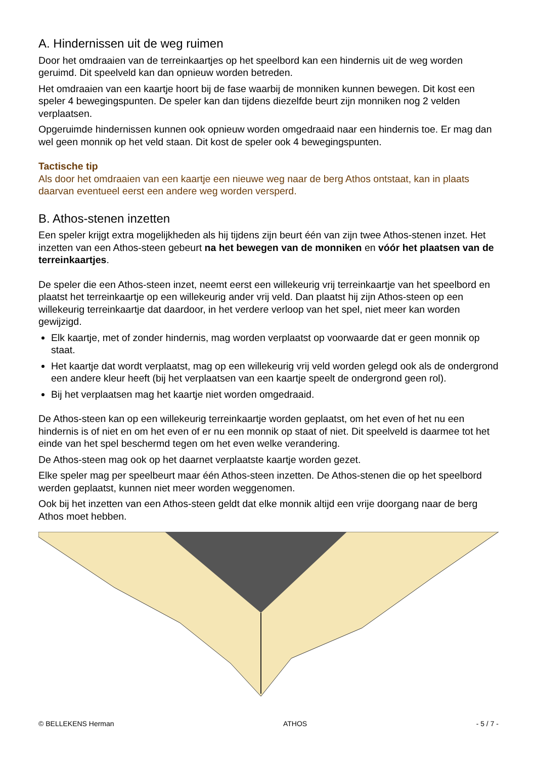A. Hindernissen uit de weg ruimen
Door het omdraaien van de terreinkaartjes op het speelbord kan een hindernis uit de weg worden geruimd. Dit speelveld kan dan opnieuw worden betreden.
Het omdraaien van een kaartje hoort bij de fase waarbij de monniken kunnen bewegen. Dit kost een speler 4 bewegingspunten. De speler kan dan tijdens diezelfde beurt zijn monniken nog 2 velden verplaatsen.
Opgeruimde hindernissen kunnen ook opnieuw worden omgedraaid naar een hindernis toe. Er mag dan wel geen monnik op het veld staan. Dit kost de speler ook 4 bewegingspunten.
Tactische tip
Als door het omdraaien van een kaartje een nieuwe weg naar de berg Athos ontstaat, kan in plaats daarvan eventueel eerst een andere weg worden versperd.
B. Athos-stenen inzetten
Een speler krijgt extra mogelijkheden als hij tijdens zijn beurt één van zijn twee Athos-stenen inzet. Het inzetten van een Athos-steen gebeurt na het bewegen van de monniken en vóór het plaatsen van de terreinkaartjes.
De speler die een Athos-steen inzet, neemt eerst een willekeurig vrij terreinkaartje van het speelbord en plaatst het terreinkaartje op een willekeurig ander vrij veld. Dan plaatst hij zijn Athos-steen op een willekeurig terreinkaartje dat daardoor, in het verdere verloop van het spel, niet meer kan worden gewijzigd.
Elk kaartje, met of zonder hindernis, mag worden verplaatst op voorwaarde dat er geen monnik op staat.
Het kaartje dat wordt verplaatst, mag op een willekeurig vrij veld worden gelegd ook als de ondergrond een andere kleur heeft (bij het verplaatsen van een kaartje speelt de ondergrond geen rol).
Bij het verplaatsen mag het kaartje niet worden omgedraaid.
De Athos-steen kan op een willekeurig terreinkaartje worden geplaatst, om het even of het nu een hindernis is of niet en om het even of er nu een monnik op staat of niet. Dit speelveld is daarmee tot het einde van het spel beschermd tegen om het even welke verandering.
De Athos-steen mag ook op het daarnet verplaatste kaartje worden gezet.
Elke speler mag per speelbeurt maar één Athos-steen inzetten. De Athos-stenen die op het speelbord werden geplaatst, kunnen niet meer worden weggenomen.
Ook bij het inzetten van een Athos-steen geldt dat elke monnik altijd een vrije doorgang naar de berg Athos moet hebben.
© BELLEKENS Herman ATHOS - 5 / 7 -